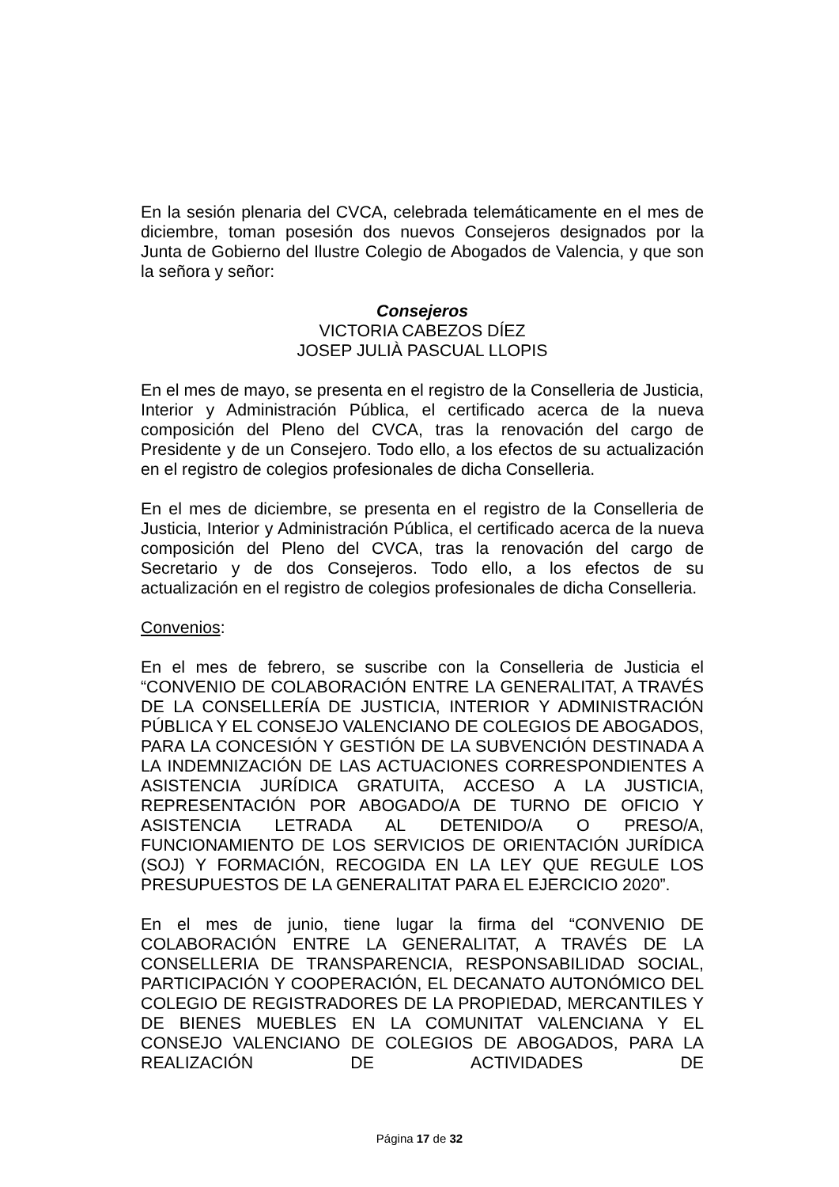En la sesión plenaria del CVCA, celebrada telemáticamente en el mes de diciembre, toman posesión dos nuevos Consejeros designados por la Junta de Gobierno del Ilustre Colegio de Abogados de Valencia, y que son la señora y señor:
Consejeros
VICTORIA CABEZOS DÍEZ
JOSEP JULIÀ PASCUAL LLOPIS
En el mes de mayo, se presenta en el registro de la Conselleria de Justicia, Interior y Administración Pública, el certificado acerca de la nueva composición del Pleno del CVCA, tras la renovación del cargo de Presidente y de un Consejero. Todo ello, a los efectos de su actualización en el registro de colegios profesionales de dicha Conselleria.
En el mes de diciembre, se presenta en el registro de la Conselleria de Justicia, Interior y Administración Pública, el certificado acerca de la nueva composición del Pleno del CVCA, tras la renovación del cargo de Secretario y de dos Consejeros. Todo ello, a los efectos de su actualización en el registro de colegios profesionales de dicha Conselleria.
Convenios:
En el mes de febrero, se suscribe con la Conselleria de Justicia el “CONVENIO DE COLABORACIÓN ENTRE LA GENERALITAT, A TRAVÉS DE LA CONSELLERÍA DE JUSTICIA, INTERIOR Y ADMINISTRACIÓN PÚBLICA Y EL CONSEJO VALENCIANO DE COLEGIOS DE ABOGADOS, PARA LA CONCESIÓN Y GESTIÓN DE LA SUBVENCIÓN DESTINADA A LA INDEMNIZACIÓN DE LAS ACTUACIONES CORRESPONDIENTES A ASISTENCIA JURÍDICA GRATUITA, ACCESO A LA JUSTICIA, REPRESENTACIÓN POR ABOGADO/A DE TURNO DE OFICIO Y ASISTENCIA LETRADA AL DETENIDO/A O PRESO/A, FUNCIONAMIENTO DE LOS SERVICIOS DE ORIENTACIÓN JURÍDICA (SOJ) Y FORMACIÓN, RECOGIDA EN LA LEY QUE REGULE LOS PRESUPUESTOS DE LA GENERALITAT PARA EL EJERCICIO 2020”.
En el mes de junio, tiene lugar la firma del “CONVENIO DE COLABORACIÓN ENTRE LA GENERALITAT, A TRAVÉS DE LA CONSELLERIA DE TRANSPARENCIA, RESPONSABILIDAD SOCIAL, PARTICIPACIÓN Y COOPERACIÓN, EL DECANATO AUTONÓMICO DEL COLEGIO DE REGISTRADORES DE LA PROPIEDAD, MERCANTILES Y DE BIENES MUEBLES EN LA COMUNITAT VALENCIANA Y EL CONSEJO VALENCIANO DE COLEGIOS DE ABOGADOS, PARA LA REALIZACIÓN DE ACTIVIDADES DE
Página 17 de 32